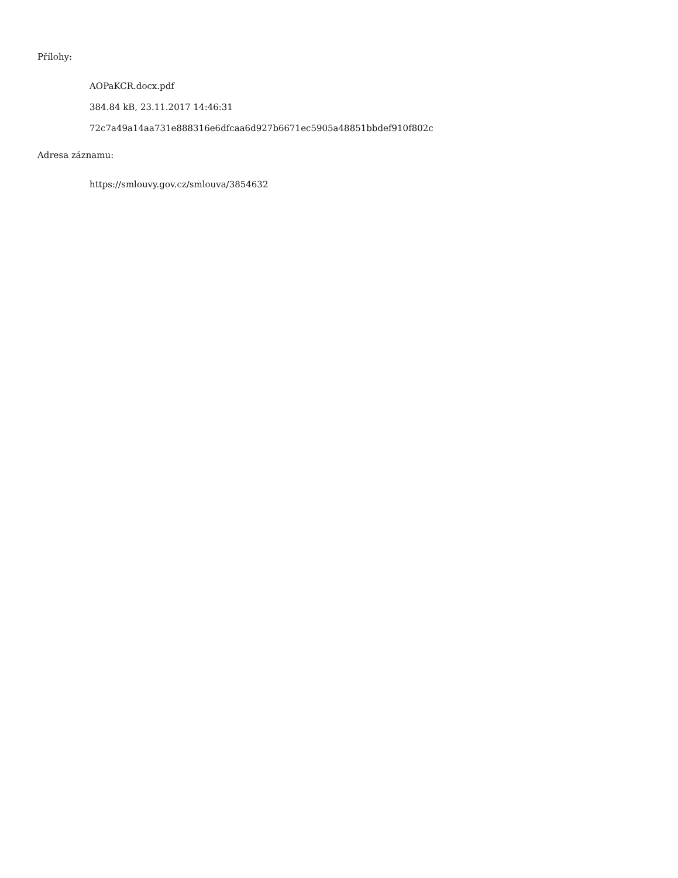Přílohy:
AOPaKCR.docx.pdf
384.84 kB, 23.11.2017 14:46:31
72c7a49a14aa731e888316e6dfcaa6d927b6671ec5905a48851bbdef910f802c
Adresa záznamu:
https://smlouvy.gov.cz/smlouva/3854632